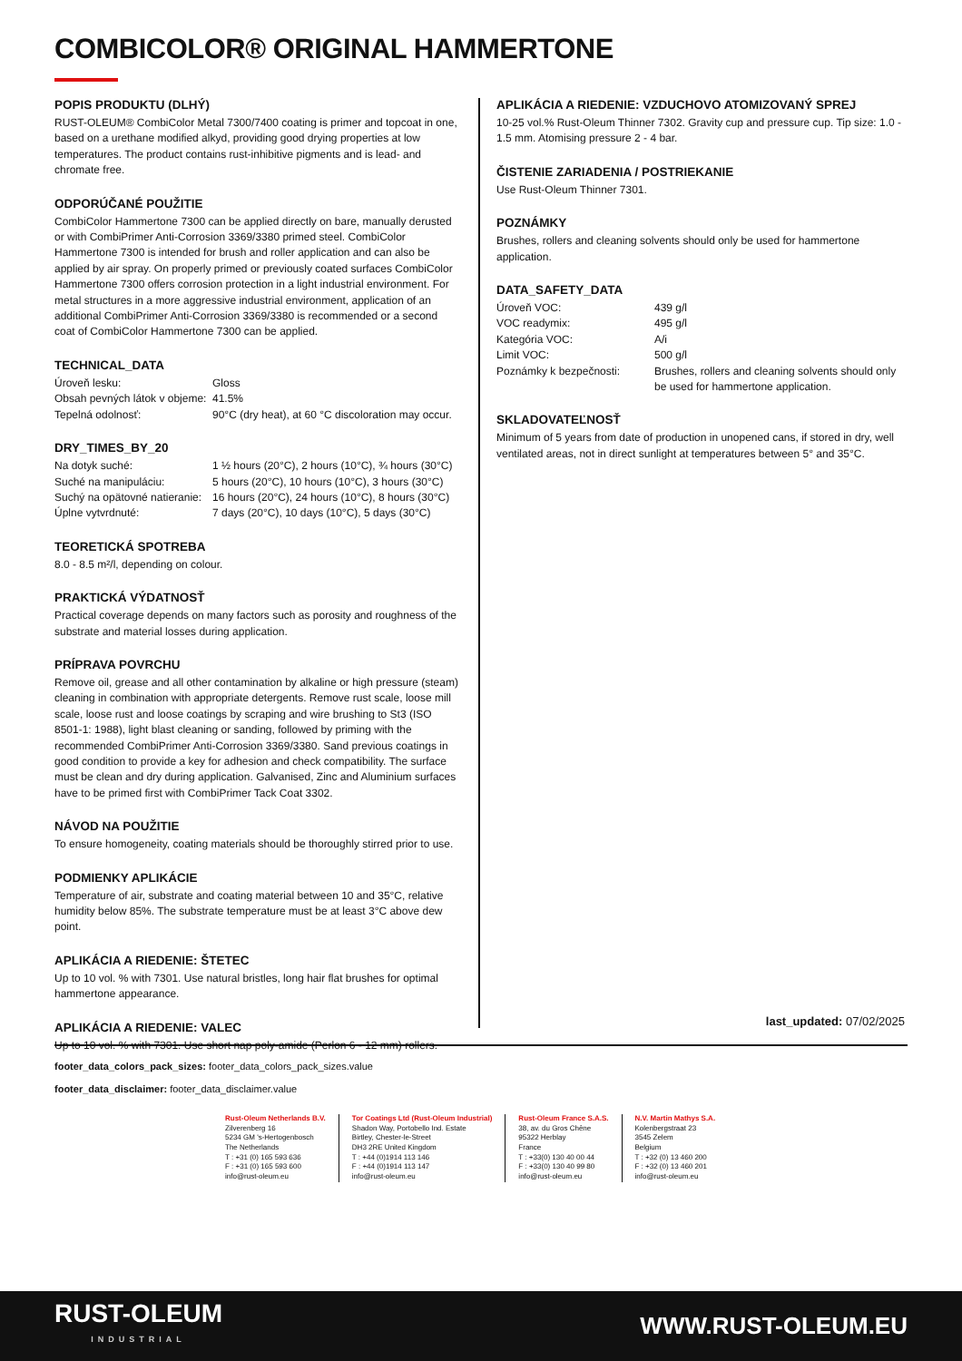COMBICOLOR® ORIGINAL HAMMERTONE
POPIS PRODUKTU (DLHÝ)
RUST-OLEUM® CombiColor Metal 7300/7400 coating is primer and topcoat in one, based on a urethane modified alkyd, providing good drying properties at low temperatures. The product contains rust-inhibitive pigments and is lead- and chromate free.
ODPORÚČANÉ POUŽITIE
CombiColor Hammertone 7300 can be applied directly on bare, manually derusted or with CombiPrimer Anti-Corrosion 3369/3380 primed steel. CombiColor Hammertone 7300 is intended for brush and roller application and can also be applied by air spray. On properly primed or previously coated surfaces CombiColor Hammertone 7300 offers corrosion protection in a light industrial environment. For metal structures in a more aggressive industrial environment, application of an additional CombiPrimer Anti-Corrosion 3369/3380 is recommended or a second coat of CombiColor Hammertone 7300 can be applied.
TECHNICAL_DATA
| Úroveň lesku: | Gloss |
| Obsah pevných látok v objeme: | 41.5% |
| Tepelná odolnosť: | 90°C (dry heat), at 60 °C discoloration may occur. |
DRY_TIMES_BY_20
| Na dotyk suché: | 1 ½ hours (20°C), 2 hours (10°C), ¾ hours (30°C) |
| Suché na manipuláciu: | 5 hours (20°C), 10 hours (10°C), 3 hours (30°C) |
| Suchý na opätovné natieranie: | 16 hours (20°C), 24 hours (10°C), 8 hours (30°C) |
| Úplne vytvrdnuté: | 7 days (20°C), 10 days (10°C), 5 days (30°C) |
TEORETICKÁ SPOTREBA
8.0 - 8.5 m²/l, depending on colour.
PRAKTICKÁ VÝDATNOSŤ
Practical coverage depends on many factors such as porosity and roughness of the substrate and material losses during application.
PRÍPRAVA POVRCHU
Remove oil, grease and all other contamination by alkaline or high pressure (steam) cleaning in combination with appropriate detergents. Remove rust scale, loose mill scale, loose rust and loose coatings by scraping and wire brushing to St3 (ISO 8501-1: 1988), light blast cleaning or sanding, followed by priming with the recommended CombiPrimer Anti-Corrosion 3369/3380. Sand previous coatings in good condition to provide a key for adhesion and check compatibility. The surface must be clean and dry during application. Galvanised, Zinc and Aluminium surfaces have to be primed first with CombiPrimer Tack Coat 3302.
NÁVOD NA POUŽITIE
To ensure homogeneity, coating materials should be thoroughly stirred prior to use.
PODMIENKY APLIKÁCIE
Temperature of air, substrate and coating material between 10 and 35°C, relative humidity below 85%. The substrate temperature must be at least 3°C above dew point.
APLIKÁCIA A RIEDENIE: ŠTETEC
Up to 10 vol. % with 7301. Use natural bristles, long hair flat brushes for optimal hammertone appearance.
APLIKÁCIA A RIEDENIE: VALEC
Up to 10 vol. % with 7301. Use short nap poly-amide (Perlon 6 - 12 mm) rollers.
APLIKÁCIA A RIEDENIE: VZDUCHOVO ATOMIZOVANÝ SPREJ
10-25 vol.% Rust-Oleum Thinner 7302. Gravity cup and pressure cup. Tip size: 1.0 - 1.5 mm. Atomising pressure 2 - 4 bar.
ČISTENIE ZARIADENIA / POSTRIEKANIE
Use Rust-Oleum Thinner 7301.
POZNÁMKY
Brushes, rollers and cleaning solvents should only be used for hammertone application.
DATA_SAFETY_DATA
| Úroveň VOC: | 439 g/l |
| VOC readymix: | 495 g/l |
| Kategória VOC: | A/i |
| Limit VOC: | 500 g/l |
| Poznámky k bezpečnosti: | Brushes, rollers and cleaning solvents should only be used for hammertone application. |
SKLADOVATEĽNOSŤ
Minimum of 5 years from date of production in unopened cans, if stored in dry, well ventilated areas, not in direct sunlight at temperatures between 5° and 35°C.
last_updated: 07/02/2025
footer_data_colors_pack_sizes: footer_data_colors_pack_sizes.value
footer_data_disclaimer: footer_data_disclaimer.value
Rust-Oleum Netherlands B.V.
Zilverenberg 16
5234 GM 's-Hertogenbosch
The Netherlands
T : +31 (0) 165 593 636
F : +31 (0) 165 593 600
info@rust-oleum.eu
Tor Coatings Ltd (Rust-Oleum Industrial)
Shadon Way, Portobello Ind. Estate
Birtley, Chester-le-Street
DH3 2RE United Kingdom
T : +44 (0)1914 113 146
F : +44 (0)1914 113 147
info@rust-oleum.eu
Rust-Oleum France S.A.S.
38, av. du Gros Chêne
95322 Herblay
France
T : +33(0) 130 40 00 44
F : +33(0) 130 40 99 80
info@rust-oleum.eu
N.V. Martin Mathys S.A.
Kolenbergstraat 23
3545 Zelem
Belgium
T : +32 (0) 13 460 200
F : +32 (0) 13 460 201
info@rust-oleum.eu
RUST-OLEUM
INDUSTRIAL
WWW.RUST-OLEUM.EU